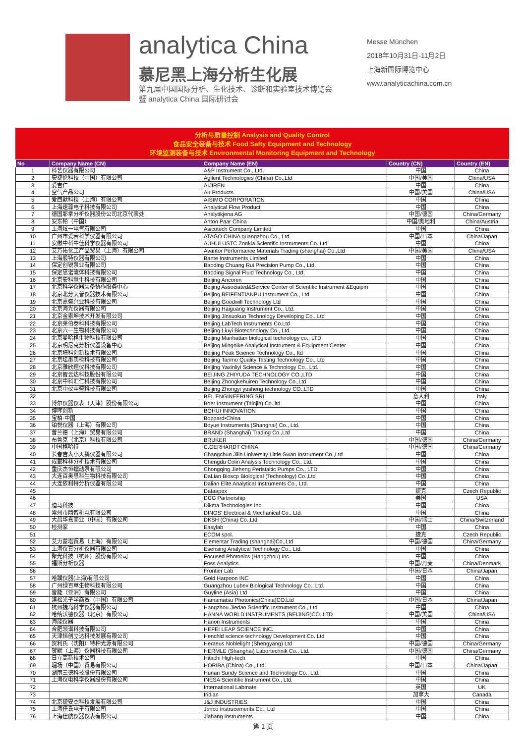analytica China
慕尼黑上海分析生化展
第九届中国国际分析、生化技术、诊断和实验室技术博览会
暨 analytica China 国际研讨会
Messe München
2018年10月31日-11月2日
上海新国际博览中心
www.analyticachina.com.cn
分析与质量控制 Analysis and Quality Control
食品安全装备与技术 Food Safty Equipment and Technology
环境监测装备与技术 Environmental Monitoring Equipment and Technology
| No | Company Name (CN) | Company Name (EN) | Country (CN) | Country (EN) |
| --- | --- | --- | --- | --- |
| 1 | 科艺仪器有限公司 | A&P Instrument Co., Ltd. | 中国 | China |
| 2 | 安捷伦科技（中国）有限公司 | Agilent Technologies (China) Co.,Ltd | 中国/美国 | China/USA |
| 3 | 爱吉仁 | AIJIREN | 中国 | China |
| 4 | 空气产品公司 | Air Products | 中国/美国 | China/USA |
| 5 | 爱西默科技（上海）有限公司 | AISIMO CORPORATION | 中国 | China |
| 6 | 上海速尊电子科技有限公司 | Analytical Flow Product | 中国 | China |
| 7 | 德国耶拿分析仪器股份公司北京代表处 | Analytikjena AG | 中国/德国 | China/Germany |
| 8 | 安东帕（中国） | Anton Paar China | 中国/奥地利 | China/Austria |
| 9 | 上海炫一电气有限公司 | Asicotech Company Limited | 中国 | China |
| 10 | 广州市爱宕科学仪器有限公司 | ATAGO CHINA guangzhou Co., Ltd. | 中国/日本 | China/Japan |
| 11 | 安徽中科中佳科学仪器有限公司 | AUHUI USTC Zonkia Scientific Instruments Co.,Ltd | 中国 | China |
| 12 | 艾万拓化工产品贸易（上海）有限公司 | Avantor Performance Materials Trading (shanghai) Co.,Ltd | 中国/美国 | China/USA |
| 13 | 上海般特仪器有限公司 | Bante Instruments Limited | 中国 | China |
| 14 | 保定创锐泵业有限公司 | Baoding Chuang Rui Precision Pump Co., Ltd. | 中国 | China |
| 15 | 保定思诺流体科技有限公司 | Baoding Signal Fluid Technology Co., Ltd. | 中国 | China |
| 16 | 北京安科慧生科技有限公司 | Beijing Ancoren | 中国 | China |
| 17 | 北京科学仪器装备协作服务中心 | Beijing Associated&Service Center of Scientific Instrument &Equipm | 中国 | China |
| 18 | 北京北分天普仪器技术有限公司 | Beijing BEIFENTIANPU Instrument Co., Ltd | 中国 | China |
| 19 | 北京嘉盛兴业科技有限公司 | Beijing Goodwill Technology Ltd | 中国 | China |
| 20 | 北京海光仪器有限公司 | Beijing Haiguang Instrument Co., Ltd. | 中国 | China |
| 21 | 北京金索坤技术开发有限公司 | Beijing Jinsuokun Technology Developing Co., Ltd | 中国 | China |
| 22 | 北京莱伯泰科科技有限公司 | Beijing LabTech Instruments Co.Ltd | 中国 | China |
| 23 | 北京六一生物科技有限公司 | Beijing Liuyi Biotechnology Co., Ltd. | 中国 | China |
| 24 | 北京曼哈格生物科技有限公司 | Beijing Manhattan biological technology co., LTD | 中国 | China |
| 25 | 北京明尼克分析仪器设备中心 | Beijing Mingnike Analytical Instrument & Equipment Center | 中国 | China |
| 26 | 北京培科创新技术有限公司 | Beijing Peak Science Technology Co., ltd | 中国 | China |
| 27 | 北京坛墨质检科技有限公司 | Beijing Tanmo Quality Testing Technology Co., Ltd | 中国 | China |
| 28 | 北京雅欣理仪科技有限公司 | Beijing Yaxinliyi Science & Technology Co., Ltd. | 中国 | China |
| 29 | 北京智云达科技股份有限公司 | BEIJING ZHIYUDA TECHNOLOGY CO.,LTD | 中国 | China |
| 30 | 北京中科汇仁科技有限公司 | Beijing Zhongkehuiren Technology Co.,Ltd | 中国 | China |
| 31 | 北京中仪申盛科技有限公司 | Beijing Zhongyi yusheng technology CO.,LTD | 中国 | China |
| 32 | | BEL ENGINEERING SRL | 意大利 | Italy |
| 33 | 博尔仪器仪表（天津）股份有限公司 | Boer Instrument (Tainjin) Co.,ltd | 中国 | China |
| 34 | 博晖创新 | BOHUI INNOVATION | 中国 | China |
| 35 | 宝柏·中国 | Boppard•China | 中国 | China |
| 36 | 铂悦仪器（上海）有限公司 | Boyue Instruments (Shanghai) Co., Ltd. | 中国 | China |
| 37 | 普兰德（上海）贸易有限公司 | BRAND (Shanghai) Trading Co.,Ltd | 中国 | China |
| 38 | 布鲁克（北京）科技有限公司 | BRUKER | 中国/德国 | China/Germany |
| 39 | 中国格哈特 | C.GERHARDT CHINA | 中国/德国 | China/Germany |
| 40 | 长春吉大小天鹅仪器有限公司 | Changchun Jilin University Little Swan Instrument Co.,Ltd | 中国 | China |
| 41 | 成都科林分析技术有限公司 | Chengdu Colin Analysis Technology Co., Ltd. | 中国 | China |
| 42 | 重庆杰恒蠕动泵有限公司 | Chongqing Jieheng Peristaltic Pumps Co., LTD. | 中国 | China |
| 43 | 大连百奥思科生物科技有限公司 | DaLian Bioscp Biological (Technology) Co.,Ltd | 中国 | China |
| 44 | 大连依利特分析仪器有限公司 | Dalian Elite Analytical Instruments Co., Ltd. | 中国 | China |
| 45 | | Dataapex | 捷克 | Czech Republic |
| 46 | | DCG Partnership | 美国 | USA |
| 47 | 迪马科技 | Dikma Technologies Inc. | 中国 | China |
| 48 | 常州市鼎智机电有限公司 | DINGS' Electrical & Mechanical Co., Ltd. | 中国 | China |
| 49 | 大昌华嘉商业（中国）有限公司 | DKSH (China) Co.,Ltd | 中国/瑞士 | China/Switzerland |
| 50 | 检测家 | Easylab | 中国 | China |
| 51 | | ECOM spol. | 捷克 | Czech Republic |
| 52 | 艾力蒙塔贸易（上海）有限公司 | Elementar Trading (shanghai)Co.,Ltd | 中国/德国 | China/Germany |
| 53 | 上海仪真分析仪器有限公司 | Esensing Analytical Technology Co., Ltd. | 中国 | China |
| 54 | 聚光科技（杭州）股份有限公司 | Focused Photonics (Hangzhou) Inc. | 中国 | China |
| 55 | 福斯分析仪器 | Foss Analytics | 中国/丹麦 | China/Denmark |
| 56 | | Frontier Lab | 中国/日本 | China/Japan |
| 57 | 哈蹼仪器(上海)有限公司 | Gold Harpoon INC | 中国 | China |
| 58 | 广州绿百草生物科技有限公司 | Guangzhou Lubex Biological Technology Co., Ltd. | 中国 | China |
| 59 | 皆能（亚洲）有限公司 | Guyline (Asia) Ltd | 中国 | China |
| 60 | 滨松光子学商贸（中国）有限公司 | Hamamatsu Photonics(China)CO.Ltd | 中国/日本 | China/Japan |
| 61 | 杭州捷岛科学仪器有限公司 | Hangzhou Jiedao Scientific Instrument Co., Ltd | 中国 | China |
| 62 | 哈纳沃德仪器（北京）有限公司 | HANNA WORLD INSTRUMENTS (BEIJING)CO.,LTD | 中国/美国 | China/USA |
| 63 | 海能仪器 | Hanon Instruments | 中国 | China |
| 64 | 合肥领谱科技有限公司 | HEFEI LEAP SCIENCE INC. | 中国 | China |
| 65 | 天津恒创立达科技发展有限公司 | Henchld science technology Development Co.,Ltd | 中国 | China |
| 66 | 贺利氏（沈阳）特种光源有限公司 | Heraeus Noblelight (Shengyang) Ltd | 中国/德国 | China/Germany |
| 67 | 贺默（上海）仪器科技有限公司 | HERMLE (Shanghai) Labortechnik Co., Ltd. | 中国/德国 | China/Germany |
| 68 | 日立高新技术公司 | Hitachi High-tech | 中国 | China |
| 69 | 堀场（中国）贸易有限公司 | HORIBA (China) Co., Ltd. | 中国/日本 | China/Japan |
| 70 | 湖南三德科技股份有限公司 | Hunan Sundy Science and Technology Co., Ltd. | 中国 | China |
| 71 | 上海仪电科学仪器股份有限公司 | INESA Scientific Instrument Co., Ltd. | 中国 | China |
| 72 | | International Labmate | 英国 | UK |
| 73 | | Iridian | 加拿大 | Canada |
| 74 | 北京捷安杰科技发展有限公司 | J&J INDUSTRIES | 中国 | China |
| 75 | 上海任氏电子有限公司 | Jenco Instrucements Co., Ltd | 中国 | China |
| 76 | 上海佳航仪器仪表有限公司 | Jiahang Instruments | 中国 | China |
第 1 页